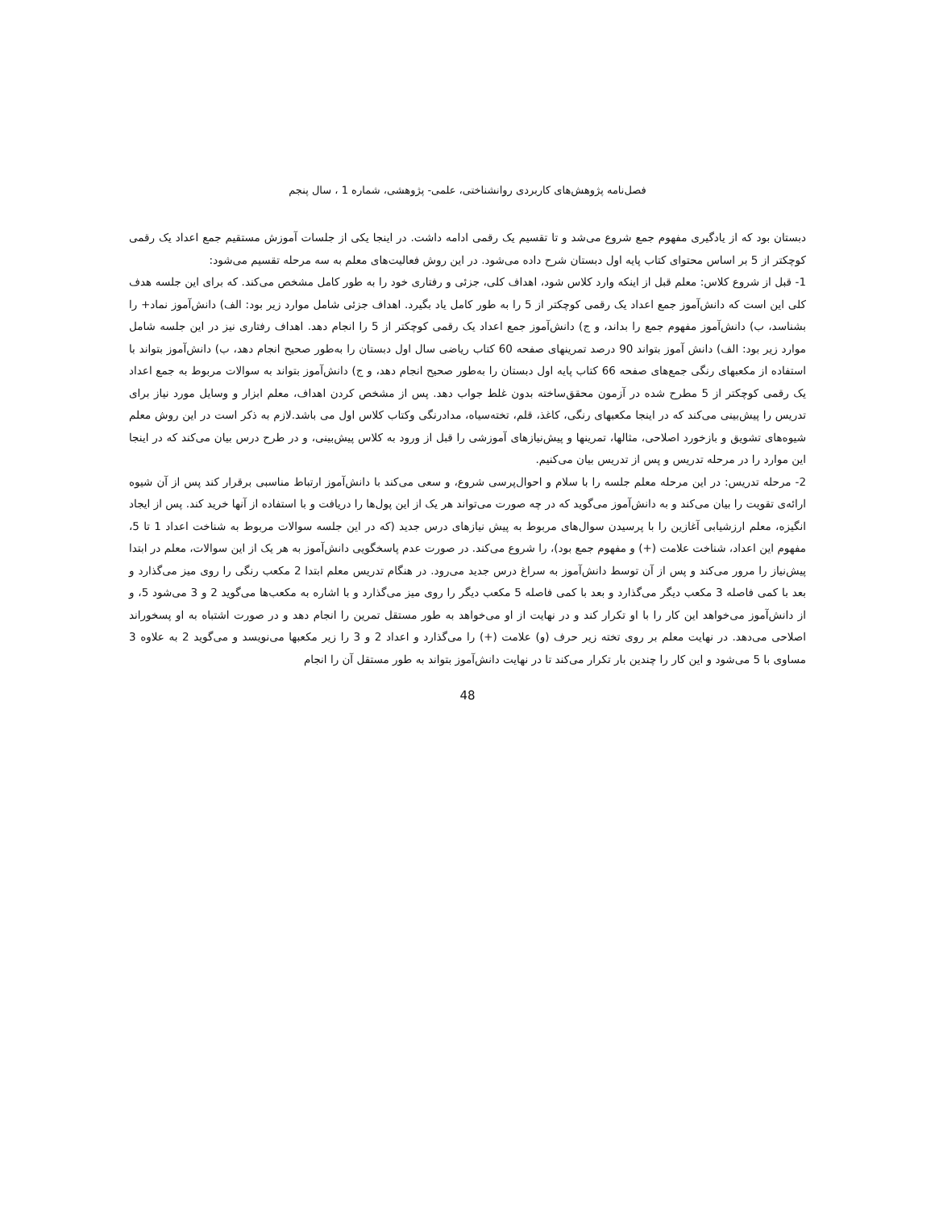فصل‌نامه پژوهش‌های کاربردی روانشناختی، علمی- پژوهشی، شماره 1 ، سال پنجم
دبستان بود که از یادگیری مفهوم جمع شروع می‌شد و تا تقسیم یک رقمی ادامه داشت. در اینجا یکی از جلسات آموزش مستقیم جمع اعداد یک رقمی کوچکتر از 5 بر اساس محتوای کتاب پایه اول دبستان شرح داده می‌شود. در این روش فعالیت‌های معلم به سه مرحله تقسیم می‌شود:
1- قبل از شروع کلاس: معلم قبل از اینکه وارد کلاس شود، اهداف کلی، جزئی و رفتاری خود را به طور کامل مشخص می‌کند. که برای این جلسه هدف کلی این است که دانش‌آموز جمع اعداد یک رقمی کوچکتر از 5 را به طور کامل یاد بگیرد. اهداف جزئی شامل موارد زیر بود: الف) دانش‌آموز نماد+ را بشناسد، ب) دانش‌آموز مفهوم جمع را بداند، و ج) دانش‌آموز جمع اعداد یک رقمی کوچکتر از 5 را انجام دهد. اهداف رفتاری نیز در این جلسه شامل موارد زیر بود: الف) دانش آموز بتواند 90 درصد تمرینهای صفحه 60 کتاب ریاضی سال اول دبستان را به‌طور صحیح انجام دهد، ب) دانش‌آموز بتواند با استفاده از مکعبهای رنگی جمع‌های صفحه 66 کتاب پایه اول دبستان را به‌طور صحیح انجام دهد، و ج) دانش‌آموز بتواند به سوالات مربوط به جمع اعداد یک رقمی کوچکتر از 5 مطرح شده در آزمون محقق‌ساخته بدون غلط جواب دهد. پس از مشخص کردن اهداف، معلم ابزار و وسایل مورد نیاز برای تدریس را پیش‌بینی می‌کند که در اینجا مکعبهای رنگی، کاغذ، قلم، تخته‌سیاه، مدادرنگی وکتاب کلاس اول می باشد.لازم به ذکر است در این روش معلم شیوه‌های تشویق و بازخورد اصلاحی، مثالها، تمرینها و پیش‌نیازهای آموزشی را قبل از ورود به کلاس پیش‌بینی، و در طرح درس بیان می‌کند که در اینجا این موارد را در مرحله تدریس و پس از تدریس بیان می‌کنیم.
2- مرحله تدریس: در این مرحله معلم جلسه را با سلام و احوال‌پرسی شروع، و سعی می‌کند با دانش‌آموز ارتباط مناسبی برقرار کند پس از آن شیوه ارائه‌ی تقویت را بیان می‌کند و به دانش‌آموز می‌گوید که در چه صورت می‌تواند هر یک از این پول‌ها را دریافت و با استفاده از آنها خرید کند. پس از ایجاد انگیزه، معلم ارزشیابی آغازین را با پرسیدن سوال‌های مربوط به پیش نیازهای درس جدید (که در این جلسه سوالات مربوط به شناخت اعداد 1 تا 5، مفهوم این اعداد، شناخت علامت (+) و مفهوم جمع بود)، را شروع می‌کند. در صورت عدم پاسخگویی دانش‌آموز به هر یک از این سوالات، معلم در ابتدا پیش‌نیاز را مرور می‌کند و پس از آن توسط دانش‌آموز به سراغ درس جدید می‌رود. در هنگام تدریس معلم ابتدا 2 مکعب رنگی را روی میز می‌گذارد و بعد با کمی فاصله 3 مکعب دیگر می‌گذارد و بعد با کمی فاصله 5 مکعب دیگر را روی میز می‌گذارد و با اشاره به مکعب‌ها می‌گوید 2 و 3 می‌شود 5، و از دانش‌آموز می‌خواهد این کار را با او تکرار کند و در نهایت از او می‌خواهد به طور مستقل تمرین را انجام دهد و در صورت اشتباه به او پسخوراند اصلاحی می‌دهد. در نهایت معلم بر روی تخته زیر حرف (و) علامت (+) را می‌گذارد و اعداد 2 و 3 را زیر مکعبها می‌نویسد و می‌گوید 2 به علاوه 3 مساوی با 5 می‌شود و این کار را چندین بار تکرار می‌کند تا در نهایت دانش‌آموز بتواند به طور مستقل آن را انجام
48